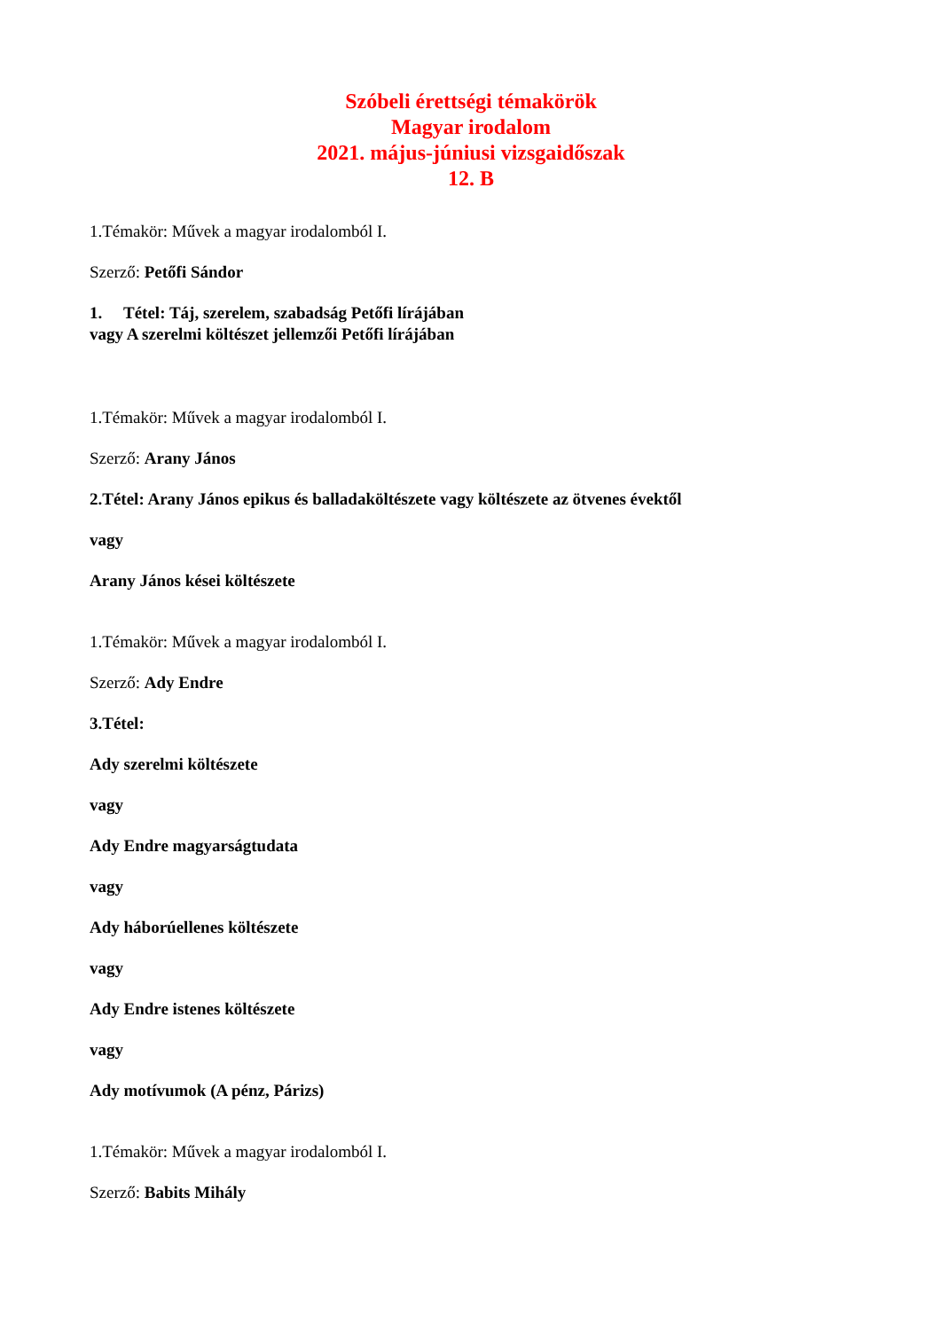Szóbeli érettségi témakörök
Magyar irodalom
2021. május-júniusi vizsgaidőszak
12. B
1.Témakör: Művek a magyar irodalomból I.
Szerző: Petőfi Sándor
1. Tétel: Táj, szerelem, szabadság Petőfi lírájában
vagy A szerelmi költészet jellemzői Petőfi lírájában
1.Témakör: Művek a magyar irodalomból I.
Szerző: Arany János
2.Tétel: Arany János epikus és balladaköltészete vagy költészete az ötvenes évektől
vagy
Arany János kései költészete
1.Témakör: Művek a magyar irodalomból I.
Szerző: Ady Endre
3.Tétel:
Ady szerelmi költészete
vagy
Ady Endre magyarságtudata
vagy
Ady háborúellenes költészete
vagy
Ady Endre istenes költészete
vagy
Ady motívumok (A pénz, Párizs)
1.Témakör: Művek a magyar irodalomból I.
Szerző: Babits Mihály